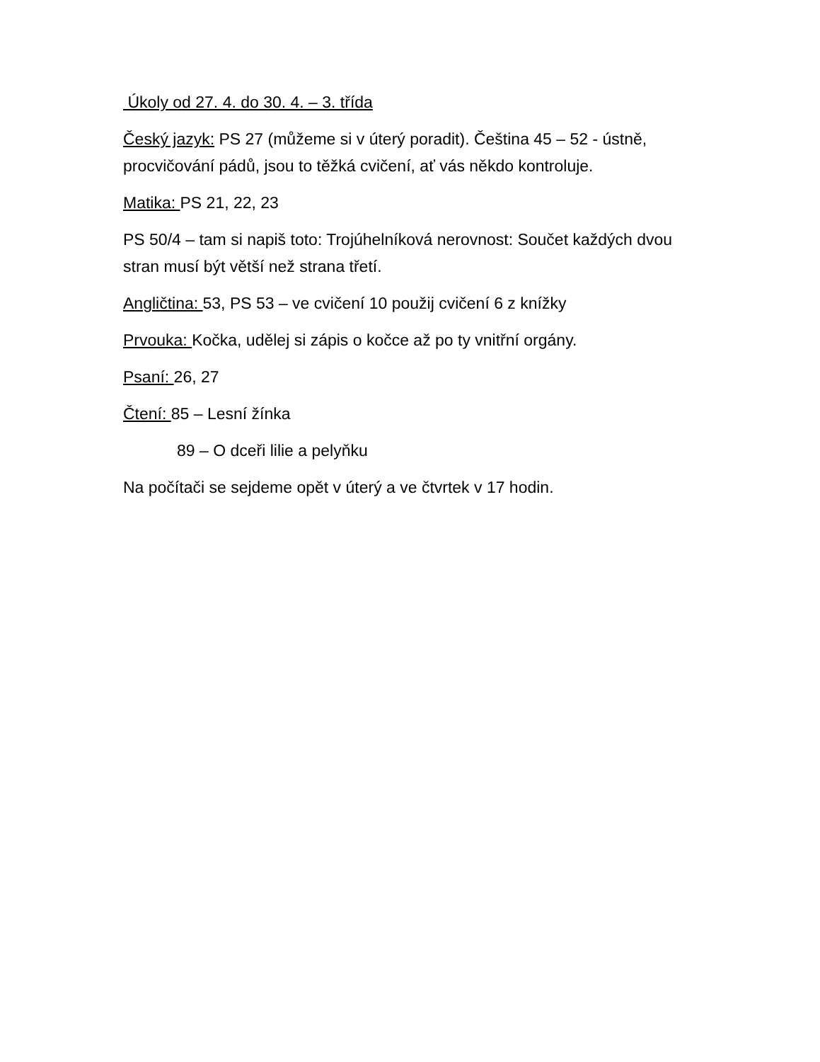Úkoly od 27. 4. do 30. 4. – 3. třída
Český jazyk: PS 27 (můžeme si v úterý poradit). Čeština 45 – 52 - ústně, procvičování pádů, jsou to těžká cvičení, ať vás někdo kontroluje.
Matika: PS 21, 22, 23
PS 50/4 – tam si napiš toto: Trojúhelníková nerovnost: Součet každých dvou stran musí být větší než strana třetí.
Angličtina: 53, PS 53 – ve cvičení 10 použij cvičení 6 z knížky
Prvouka: Kočka, udělej si zápis o kočce až po ty vnitřní orgány.
Psaní: 26, 27
Čtení: 85 – Lesní žínka
89 – O dceři lilie a pelyňku
Na počítači se sejdeme opět v úterý a ve čtvrtek v 17 hodin.